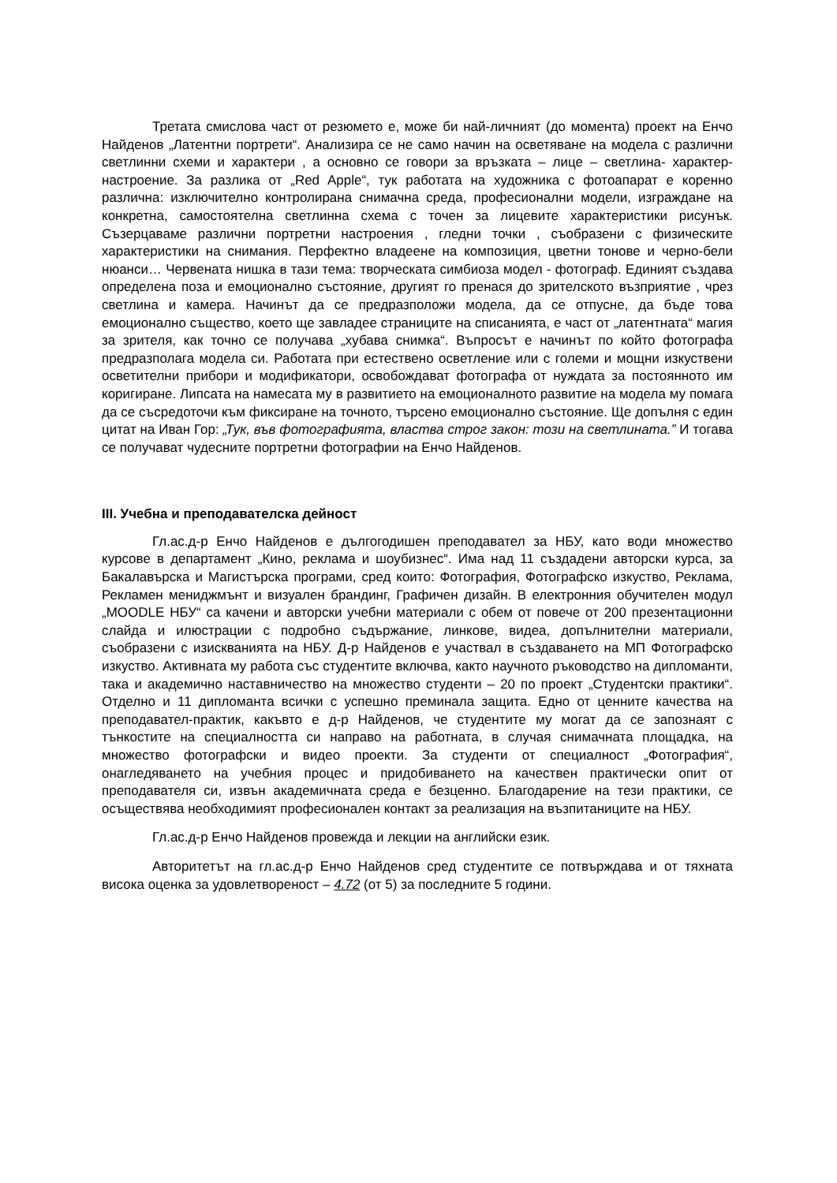Третата смислова част от резюмето е, може би най-личният (до момента) проект на Енчо Найденов „Латентни портрети“. Анализира се не само начин на осветяване на модела с различни светлинни схеми и характери , а основно се говори за връзката – лице – светлина- характер- настроение. За разлика от „Red Apple“, тук работата на художника с фотоапарат е коренно различна: изключително контролирана снимачна среда, професионални модели, изграждане на конкретна, самостоятелна светлинна схема с точен за лицевите характеристики рисунък. Съзерцаваме различни портретни настроения , гледни точки , съобразени с физическите характеристики на снимания. Перфектно владеене на композиция, цветни тонове и черно-бели нюанси… Червената нишка в тази тема: творческата симбиоза модел - фотограф. Единият създава определена поза и емоционално състояние, другият го пренася до зрителското възприятие , чрез светлина и камера. Начинът да се предразположи модела, да се отпусне, да бъде това емоционално същество, което ще завладее страниците на списанията, е част от „латентната“ магия за зрителя, как точно се получава „хубава снимка“. Въпросът е начинът по който фотографа предразполага модела си. Работата при естествено осветление или с големи и мощни изкуствени осветителни прибори и модификатори, освобождават фотографа от нуждата за постоянното им коригиране. Липсата на намесата му в развитието на емоционалното развитие на модела му помага да се съсредоточи към фиксиране на точното, търсено емоционално състояние. Ще допълня с един цитат на Иван Гор: „Тук, във фотографията, властва строг закон: този на светлината.” И тогава се получават чудесните портретни фотографии на Енчо Найденов.
III. Учебна и преподавателска дейност
Гл.ас.д-р Енчо Найденов е дългогодишен преподавател за НБУ, като води множество курсове в департамент „Кино, реклама и шоубизнес“. Има над 11 създадени авторски курса, за Бакалавърска и Магистърска програми, сред които: Фотография, Фотографско изкуство, Реклама, Рекламен мениджмънт и визуален брандинг, Графичен дизайн. В електронния обучителен модул „MOODLE НБУ“ са качени и авторски учебни материали с обем от повече от 200 презентационни слайда и илюстрации с подробно съдържание, линкове, видеа, допълнителни материали, съобразени с изискванията на НБУ. Д-р Найденов е участвал в създаването на МП Фотографско изкуство. Активната му работа със студентите включва, както научното ръководство на дипломанти, така и академично наставничество на множество студенти – 20 по проект „Студентски практики“. Отделно и 11 дипломанта всички с успешно преминала защита. Едно от ценните качества на преподавател-практик, какъвто е д-р Найденов, че студентите му могат да се запознаят с тънкостите на специалността си направо на работната, в случая снимачната площадка, на множество фотографски и видео проекти. За студенти от специалност „Фотография“, онагледяването на учебния процес и придобиването на качествен практически опит от преподавателя си, извън академичната среда е безценно. Благодарение на тези практики, се осъществява необходимият професионален контакт за реализация на възпитаниците на НБУ.
Гл.ас.д-р Енчо Найденов провежда и лекции на английски език.
Авторитетът на гл.ас.д-р Енчо Найденов сред студентите се потвърждава и от тяхната висока оценка за удовлетвореност – 4.72 (от 5) за последните 5 години.